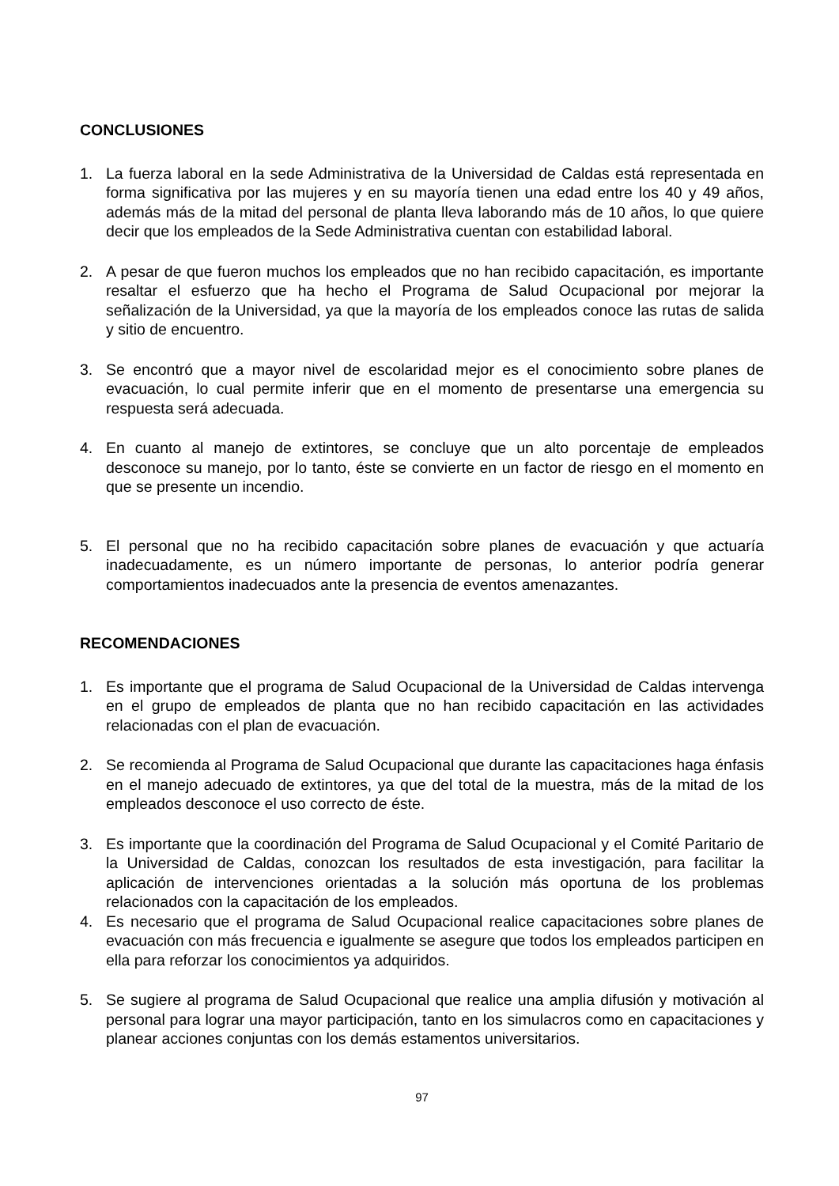CONCLUSIONES
1. La fuerza laboral en la sede Administrativa de la Universidad de Caldas está representada en forma significativa por las mujeres y en su mayoría tienen una edad entre los 40 y 49 años, además más de la mitad del personal de planta lleva laborando más de 10 años, lo que quiere decir que los empleados de la Sede Administrativa cuentan con estabilidad laboral.
2. A pesar de que fueron muchos los empleados que no han recibido capacitación, es importante resaltar el esfuerzo que ha hecho el Programa de Salud Ocupacional por mejorar la señalización de la Universidad, ya que la mayoría de los empleados conoce las rutas de salida y sitio de encuentro.
3. Se encontró que a mayor nivel de escolaridad mejor es el conocimiento sobre planes de evacuación, lo cual permite inferir que en el momento de presentarse una emergencia su respuesta será adecuada.
4. En cuanto al manejo de extintores, se concluye que un alto porcentaje de empleados desconoce su manejo, por lo tanto, éste se convierte en un factor de riesgo en el momento en que se presente un incendio.
5. El personal que no ha recibido capacitación sobre planes de evacuación y que actuaría inadecuadamente, es un número importante de personas, lo anterior podría generar comportamientos inadecuados ante la presencia de eventos amenazantes.
RECOMENDACIONES
1. Es importante que el programa de Salud Ocupacional de la Universidad de Caldas intervenga en el grupo de empleados de planta que no han recibido capacitación en las actividades relacionadas con el plan de evacuación.
2. Se recomienda al Programa de Salud Ocupacional que durante las capacitaciones haga énfasis en el manejo adecuado de extintores, ya que del total de la muestra, más de la mitad de los empleados desconoce el uso correcto de éste.
3. Es importante que la coordinación del Programa de Salud Ocupacional y el Comité Paritario de la Universidad de Caldas, conozcan los resultados de esta investigación, para facilitar la aplicación de intervenciones orientadas a la solución más oportuna de los problemas relacionados con la capacitación de los empleados.
4. Es necesario que el programa de Salud Ocupacional realice capacitaciones sobre planes de evacuación con más frecuencia e igualmente se asegure que todos los empleados participen en ella para reforzar los conocimientos ya adquiridos.
5. Se sugiere al programa de Salud Ocupacional que realice una amplia difusión y motivación al personal para lograr una mayor participación, tanto en los simulacros como en capacitaciones y planear acciones conjuntas con los demás estamentos universitarios.
97